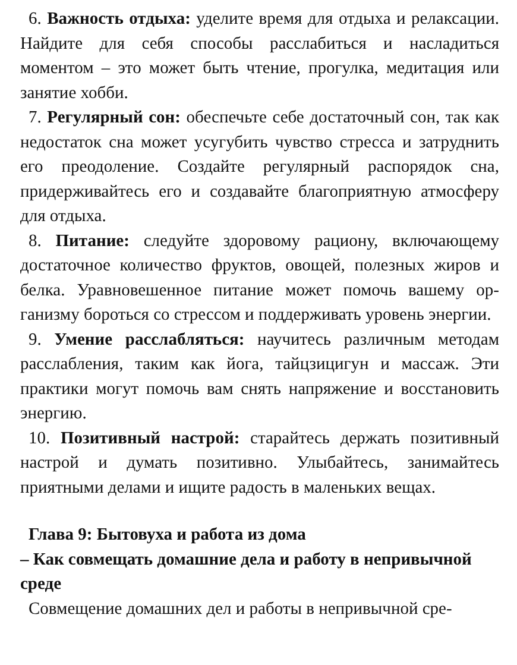6. Важность отдыха: уделите время для отдыха и релак­сации. Найдите для себя способы расслабиться и насладить­ся моментом – это может быть чтение, прогулка, медитация или занятие хобби.
7. Регулярный сон: обеспечьте себе достаточный сон, так как недостаток сна может усугубить чувство стресса и затруднить его преодоление. Создайте регулярный распоря­док сна, придерживайтесь его и создавайте благоприятную атмосферу для отдыха.
8. Питание: следуйте здоровому рациону, включающему достаточное количество фруктов, овощей, полезных жиров и белка. Уравновешенное питание может помочь вашему ор­ганизму бороться со стрессом и поддерживать уровень энер­гии.
9. Умение расслабляться: научитесь различным мето­дам расслабления, таким как йога, тайцзицигун и массаж. Эти практики могут помочь вам снять напряжение и восста­новить энергию.
10. Позитивный настрой: старайтесь держать позитив­ный настрой и думать позитивно. Улыбайтесь, занимайтесь приятными делами и ищите радость в маленьких вещах.
Глава 9: Бытовуха и работа из дома
– Как совмещать домашние дела и работу в непри­вычной среде
Совмещение домашних дел и работы в непривычной сре-